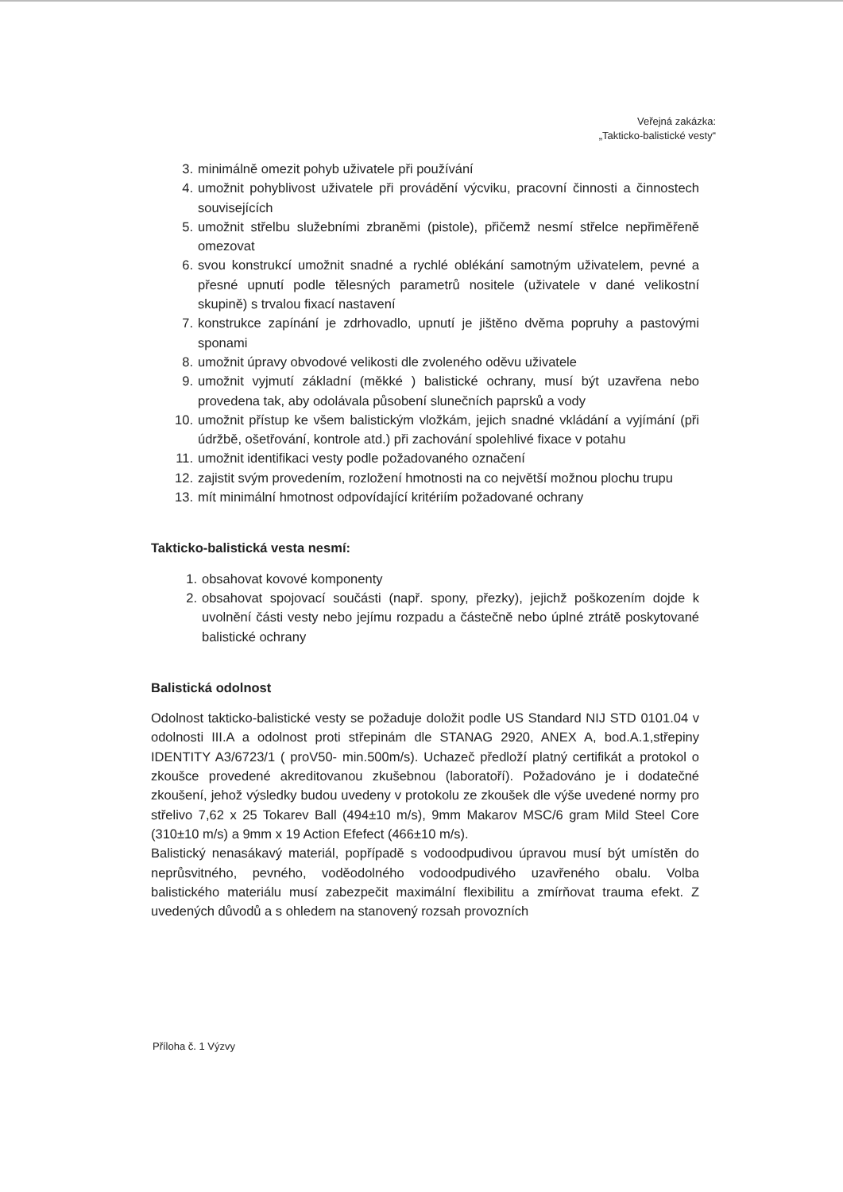Veřejná zakázka:
„Takticko-balistické vesty“
3. minimálně omezit pohyb uživatele při používání
4. umožnit pohyblivost uživatele při provádění výcviku, pracovní činnosti a činnostech souvisejících
5. umožnit střelbu služebními zbraněmi (pistole), přičemž nesmí střelce nepřiměřeně omezovat
6. svou konstrukcí umožnit snadné a rychlé oblékání samotným uživatelem, pevné a přesné upnutí podle tělesných parametrů nositele (uživatele v dané velikostní skupině) s trvalou fixací nastavení
7. konstrukce zapínání je zdrhovadlo, upnutí je jištěno dvěma popruhy a pastovými sponami
8. umožnit úpravy obvodové velikosti dle zvoleného oděvu uživatele
9. umožnit vyjmutí základní (měkké ) balistické ochrany, musí být uzavřena nebo provedena tak, aby odolávala působení slunečních paprsků a vody
10. umožnit přístup ke všem balistickým vložkám, jejich snadné vkládání a vyjímání (při údržbě, ošetřování, kontrole atd.) při zachování spolehlivé fixace v potahu
11. umožnit identifikaci vesty podle požadovaného označení
12. zajistit svým provedením, rozložení hmotnosti na co největší možnou plochu trupu
13. mít minimální hmotnost odpovídající kritériím požadované ochrany
Takticko-balistická vesta nesmí:
1. obsahovat kovové komponenty
2. obsahovat spojovací součásti (např. spony, přezky), jejichž poškozením dojde k uvolnění části vesty nebo jejímu rozpadu a částečně nebo úplné ztrátě poskytované balistické ochrany
Balistická odolnost
Odolnost takticko-balistické vesty se požaduje doložit podle US Standard NIJ STD 0101.04 v odolnosti III.A a odolnost proti střepinám dle STANAG 2920, ANEX A, bod.A.1,střepiny IDENTITY A3/6723/1 ( proV50- min.500m/s). Uchazeč předloží platný certifikát a protokol o zkoušce provedené akreditovanou zkušebnou (laboratoří). Požadováno je i dodatečné zkoušení, jehož výsledky budou uvedeny v protokolu ze zkoušek dle výše uvedené normy pro střelivo 7,62 x 25 Tokarev Ball (494±10 m/s), 9mm Makarov MSC/6 gram Mild Steel Core (310±10 m/s) a 9mm x 19 Action Efefect (466±10 m/s).
Balistický nenasákavý materiál, popřípadě s vodoodpudivou úpravou musí být umístěn do neprůsvitného, pevného, voděodolného vodoodpudivého uzavřeného obalu. Volba balistického materiálu musí zabezpečit maximální flexibilitu a zmírňovat trauma efekt. Z uvedených důvodů a s ohledem na stanovený rozsah provozních
Příloha č. 1 Výzvy